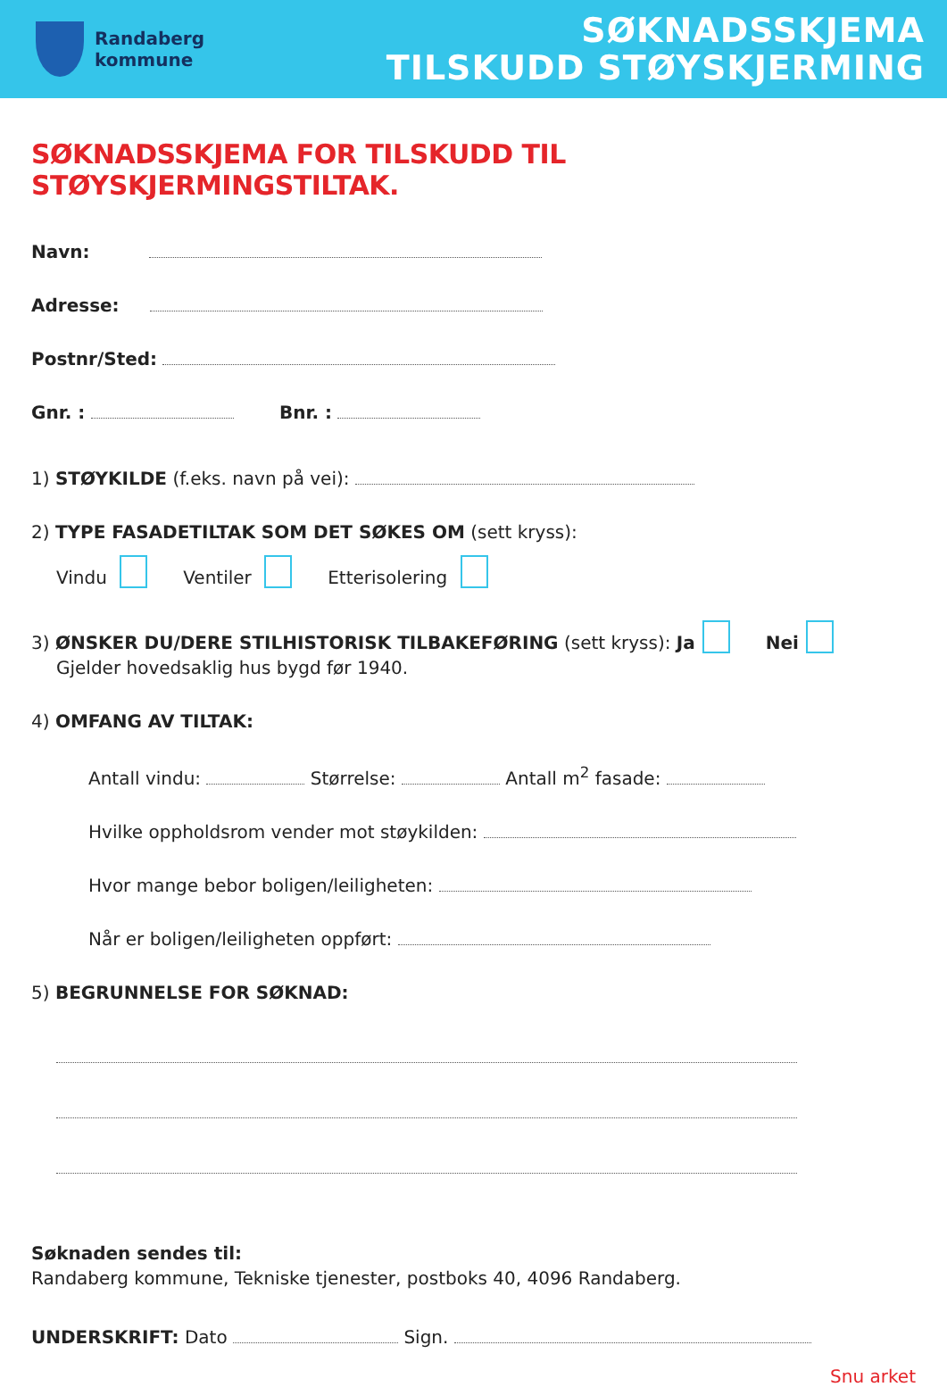Randaberg
kommune
SØKNADSSKJEMA
TILSKUDD STØYSKJERMING
SØKNADSSKJEMA FOR TILSKUDD TIL STØYSKJERMINGSTILTAK.
Navn:
Adresse:
Postnr/Sted:
Gnr. : Bnr. :
1) STØYKILDE (f.eks. navn på vei):
2) TYPE FASADETILTAK SOM DET SØKES OM (sett kryss):
Vindu Ventiler Etterisolering
3) ØNSKER DU/DERE STILHISTORISK TILBAKEFØRING (sett kryss): Ja Nei
Gjelder hovedsaklig hus bygd før 1940.
4) OMFANG AV TILTAK:
Antall vindu: Størrelse: Antall m<sup>2</sup> fasade:
Hvilke oppholdsrom vender mot støykilden:
Hvor mange bebor boligen/leiligheten:
Når er boligen/leiligheten oppført:
5) BEGRUNNELSE FOR SØKNAD:
Søknaden sendes til:
Randaberg kommune, Tekniske tjenester, postboks 40, 4096 Randaberg.
UNDERSKRIFT: Dato Sign.
Snu arket